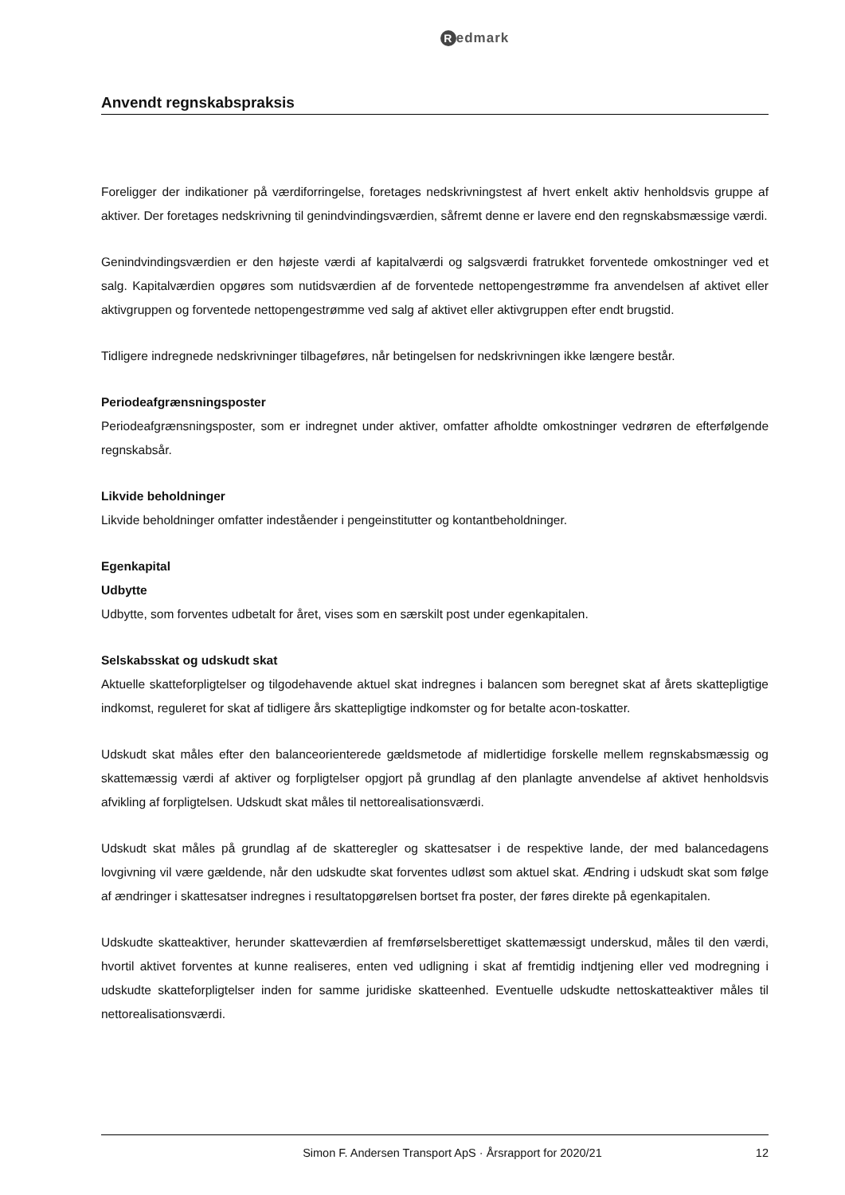Redmark
Anvendt regnskabspraksis
Foreligger der indikationer på værdiforringelse, foretages nedskrivningstest af hvert enkelt aktiv henholdsvis gruppe af aktiver. Der foretages nedskrivning til genindvindingsværdien, såfremt denne er lavere end den regnskabsmæssige værdi.
Genindvindingsværdien er den højeste værdi af kapitalværdi og salgsværdi fratrukket forventede omkostninger ved et salg. Kapitalværdien opgøres som nutidsværdien af de forventede nettopengestrømme fra anvendelsen af aktivet eller aktivgruppen og forventede nettopengestrømme ved salg af aktivet eller aktivgruppen efter endt brugstid.
Tidligere indregnede nedskrivninger tilbageføres, når betingelsen for nedskrivningen ikke længere består.
Periodeafgrænsningsposter
Periodeafgrænsningsposter, som er indregnet under aktiver, omfatter afholdte omkostninger vedrøren de efterfølgende regnskabsår.
Likvide beholdninger
Likvide beholdninger omfatter indeståender i pengeinstitutter og kontantbeholdninger.
Egenkapital
Udbytte
Udbytte, som forventes udbetalt for året, vises som en særskilt post under egenkapitalen.
Selskabsskat og udskudt skat
Aktuelle skatteforpligtelser og tilgodehavende aktuel skat indregnes i balancen som beregnet skat af årets skattepligtige indkomst, reguleret for skat af tidligere års skattepligtige indkomster og for betalte acon-toskatter.
Udskudt skat måles efter den balanceorienterede gældsmetode af midlertidige forskelle mellem regnskabsmæssig og skattemæssig værdi af aktiver og forpligtelser opgjort på grundlag af den planlagte anvendelse af aktivet henholdsvis afvikling af forpligtelsen. Udskudt skat måles til nettorealisationsværdi.
Udskudt skat måles på grundlag af de skatteregler og skattesatser i de respektive lande, der med balancedagens lovgivning vil være gældende, når den udskudte skat forventes udløst som aktuel skat. Ændring i udskudt skat som følge af ændringer i skattesatser indregnes i resultatopgørelsen bortset fra poster, der føres direkte på egenkapitalen.
Udskudte skatteaktiver, herunder skatteværdien af fremførselsberettiget skattemæssigt underskud, måles til den værdi, hvortil aktivet forventes at kunne realiseres, enten ved udligning i skat af fremtidig indtjening eller ved modregning i udskudte skatteforpligtelser inden for samme juridiske skatteenhed. Eventuelle udskudte nettoskatteaktiver måles til nettorealisationsværdi.
Simon F. Andersen Transport ApS · Årsrapport for 2020/21
12